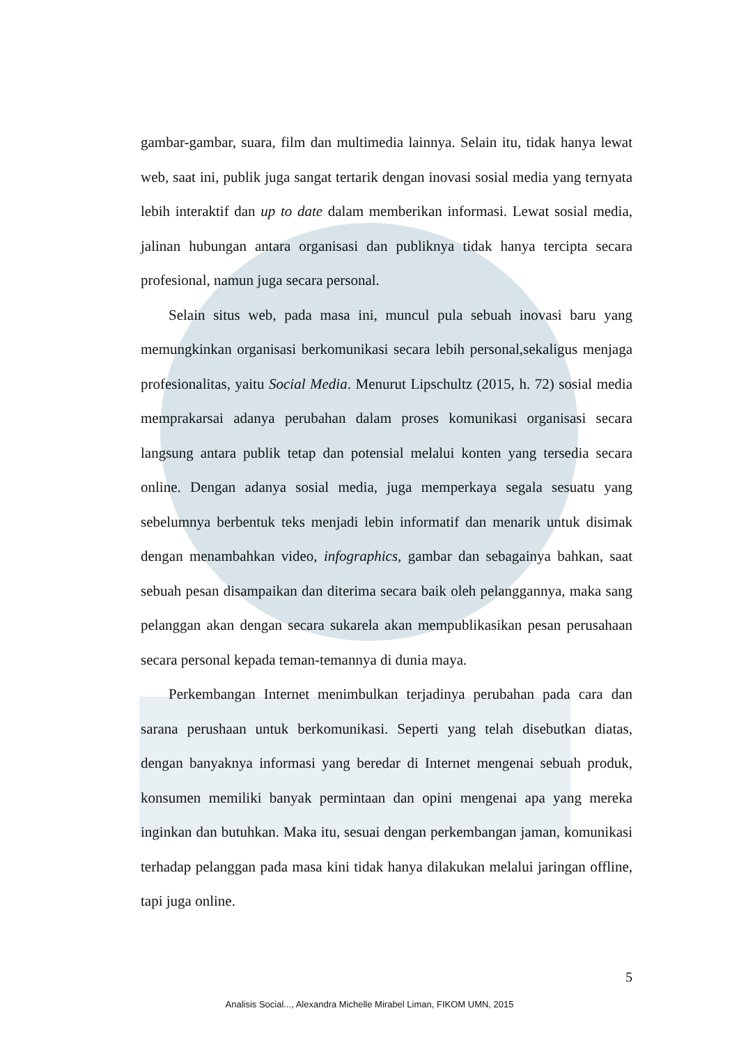gambar-gambar, suara, film dan multimedia lainnya. Selain itu, tidak hanya lewat web, saat ini, publik juga sangat tertarik dengan inovasi sosial media yang ternyata lebih interaktif dan up to date dalam memberikan informasi. Lewat sosial media, jalinan hubungan antara organisasi dan publiknya tidak hanya tercipta secara profesional, namun juga secara personal.
Selain situs web, pada masa ini, muncul pula sebuah inovasi baru yang memungkinkan organisasi berkomunikasi secara lebih personal,sekaligus menjaga profesionalitas, yaitu Social Media. Menurut Lipschultz (2015, h. 72) sosial media memprakarsai adanya perubahan dalam proses komunikasi organisasi secara langsung antara publik tetap dan potensial melalui konten yang tersedia secara online. Dengan adanya sosial media, juga memperkaya segala sesuatu yang sebelumnya berbentuk teks menjadi lebin informatif dan menarik untuk disimak dengan menambahkan video, infographics, gambar dan sebagainya bahkan, saat sebuah pesan disampaikan dan diterima secara baik oleh pelanggannya, maka sang pelanggan akan dengan secara sukarela akan mempublikasikan pesan perusahaan secara personal kepada teman-temannya di dunia maya.
Perkembangan Internet menimbulkan terjadinya perubahan pada cara dan sarana perushaan untuk berkomunikasi. Seperti yang telah disebutkan diatas, dengan banyaknya informasi yang beredar di Internet mengenai sebuah produk, konsumen memiliki banyak permintaan dan opini mengenai apa yang mereka inginkan dan butuhkan. Maka itu, sesuai dengan perkembangan jaman, komunikasi terhadap pelanggan pada masa kini tidak hanya dilakukan melalui jaringan offline, tapi juga online.
5
Analisis Social..., Alexandra Michelle Mirabel Liman, FIKOM UMN, 2015